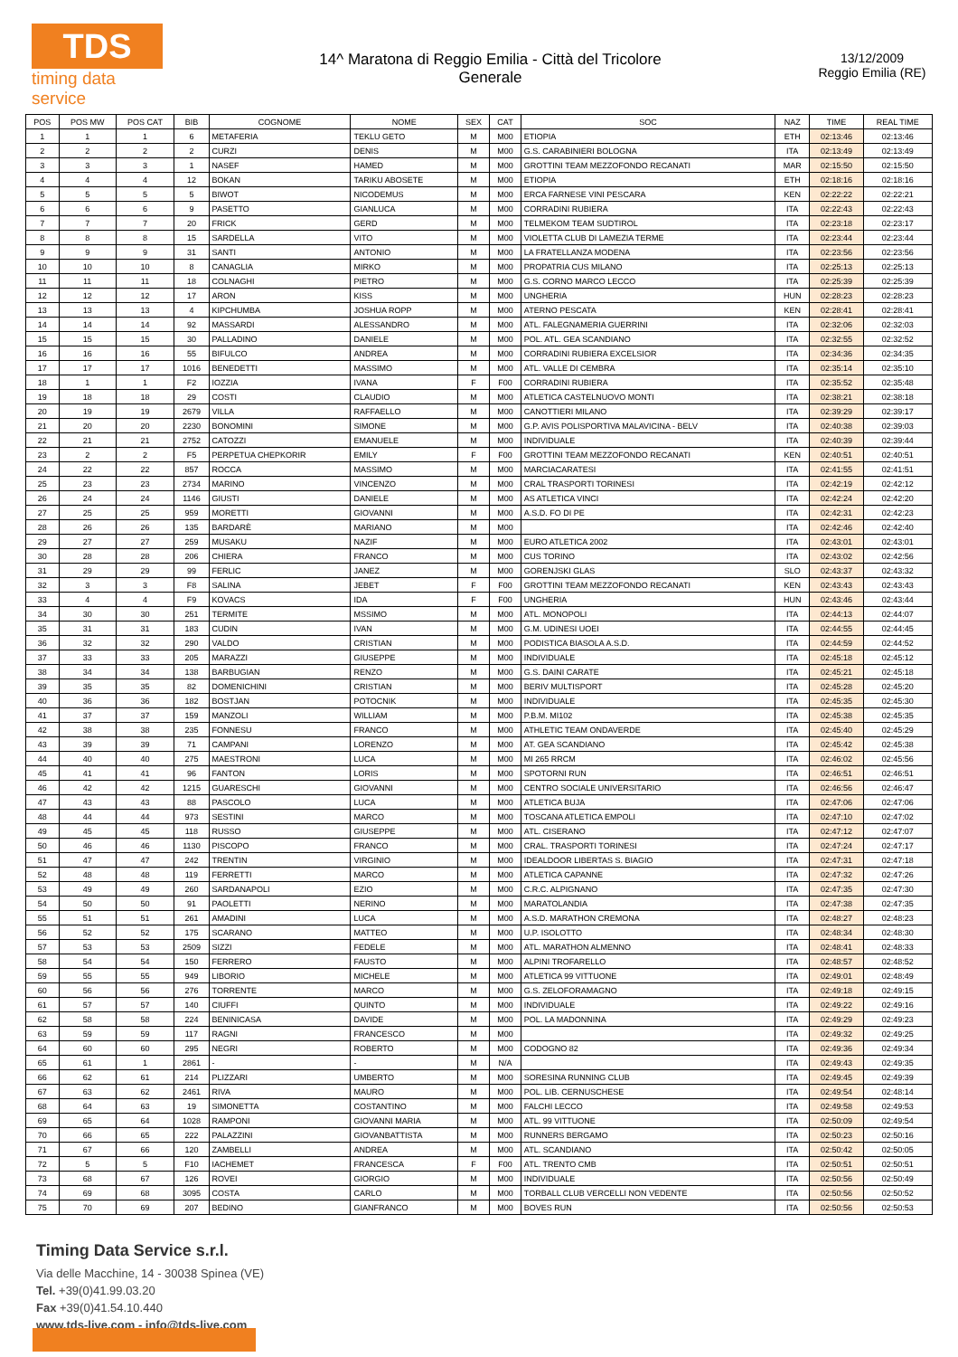TDS
timing data service
14^ Maratona di Reggio Emilia - Città del Tricolore
Generale
13/12/2009
Reggio Emilia (RE)
| POS | POS MW | POS CAT | BIB | COGNOME | NOME | SEX | CAT | SOC | NAZ | TIME | REAL TIME |
| --- | --- | --- | --- | --- | --- | --- | --- | --- | --- | --- | --- |
| 1 | 1 | 1 | 6 | METAFERIA | TEKLU GETO | M | M00 | ETIOPIA | ETH | 02:13:46 | 02:13:46 |
| 2 | 2 | 2 | 2 | CURZI | DENIS | M | M00 | G.S. CARABINIERI BOLOGNA | ITA | 02:13:49 | 02:13:49 |
| 3 | 3 | 3 | 1 | NASEF | HAMED | M | M00 | GROTTINI TEAM MEZZOFONDO RECANATI | MAR | 02:15:50 | 02:15:50 |
| 4 | 4 | 4 | 12 | BOKAN | TARIKU ABOSETE | M | M00 | ETIOPIA | ETH | 02:18:16 | 02:18:16 |
| 5 | 5 | 5 | 5 | BIWOT | NICODEMUS | M | M00 | ERCA FARNESE VINI PESCARA | KEN | 02:22:22 | 02:22:21 |
| 6 | 6 | 6 | 9 | PASETTO | GIANLUCA | M | M00 | CORRADINI RUBIERA | ITA | 02:22:43 | 02:22:43 |
| 7 | 7 | 7 | 20 | FRICK | GERD | M | M00 | TELMEKOM TEAM SUDTIROL | ITA | 02:23:18 | 02:23:17 |
| 8 | 8 | 8 | 15 | SARDELLA | VITO | M | M00 | VIOLETTA CLUB DI LAMEZIA TERME | ITA | 02:23:44 | 02:23:44 |
| 9 | 9 | 9 | 31 | SANTI | ANTONIO | M | M00 | LA FRATELLANZA MODENA | ITA | 02:23:56 | 02:23:56 |
| 10 | 10 | 10 | 8 | CANAGLIA | MIRKO | M | M00 | PROPATRIA CUS MILANO | ITA | 02:25:13 | 02:25:13 |
| 11 | 11 | 11 | 18 | COLNAGHI | PIETRO | M | M00 | G.S. CORNO MARCO LECCO | ITA | 02:25:39 | 02:25:39 |
| 12 | 12 | 12 | 17 | ARON | KISS | M | M00 | UNGHERIA | HUN | 02:28:23 | 02:28:23 |
| 13 | 13 | 13 | 4 | KIPCHUMBA | JOSHUA ROPP | M | M00 | ATERNO PESCATA | KEN | 02:28:41 | 02:28:41 |
| 14 | 14 | 14 | 92 | MASSARDI | ALESSANDRO | M | M00 | ATL. FALEGNAMERIA GUERRINI | ITA | 02:32:06 | 02:32:03 |
| 15 | 15 | 15 | 30 | PALLADINO | DANIELE | M | M00 | POL. ATL. GEA SCANDIANO | ITA | 02:32:55 | 02:32:52 |
| 16 | 16 | 16 | 55 | BIFULCO | ANDREA | M | M00 | CORRADINI RUBIERA EXCELSIOR | ITA | 02:34:36 | 02:34:35 |
| 17 | 17 | 17 | 1016 | BENEDETTI | MASSIMO | M | M00 | ATL. VALLE DI CEMBRA | ITA | 02:35:14 | 02:35:10 |
| 18 | 1 | 1 | F2 | IOZZIA | IVANA | F | F00 | CORRADINI RUBIERA | ITA | 02:35:52 | 02:35:48 |
| 19 | 18 | 18 | 29 | COSTI | CLAUDIO | M | M00 | ATLETICA CASTELNUOVO MONTI | ITA | 02:38:21 | 02:38:18 |
| 20 | 19 | 19 | 2679 | VILLA | RAFFAELLO | M | M00 | CANOTTIERI MILANO | ITA | 02:39:29 | 02:39:17 |
| 21 | 20 | 20 | 2230 | BONOMINI | SIMONE | M | M00 | G.P. AVIS POLISPORTIVA MALAVICINA - BELV | ITA | 02:40:38 | 02:39:03 |
| 22 | 21 | 21 | 2752 | CATOZZI | EMANUELE | M | M00 | INDIVIDUALE | ITA | 02:40:39 | 02:39:44 |
| 23 | 2 | 2 | F5 | PERPETUA CHEPKORIR | EMILY | F | F00 | GROTTINI TEAM MEZZOFONDO RECANATI | KEN | 02:40:51 | 02:40:51 |
| 24 | 22 | 22 | 857 | ROCCA | MASSIMO | M | M00 | MARCIACARATESI | ITA | 02:41:55 | 02:41:51 |
| 25 | 23 | 23 | 2734 | MARINO | VINCENZO | M | M00 | CRAL TRASPORTI TORINESI | ITA | 02:42:19 | 02:42:12 |
| 26 | 24 | 24 | 1146 | GIUSTI | DANIELE | M | M00 | AS ATLETICA VINCI | ITA | 02:42:24 | 02:42:20 |
| 27 | 25 | 25 | 959 | MORETTI | GIOVANNI | M | M00 | A.S.D. FO DI PE | ITA | 02:42:31 | 02:42:23 |
| 28 | 26 | 26 | 135 | BARDARÈ | MARIANO | M | M00 | | ITA | 02:42:46 | 02:42:40 |
| 29 | 27 | 27 | 259 | MUSAKU | NAZIF | M | M00 | EURO ATLETICA 2002 | ITA | 02:43:01 | 02:43:01 |
| 30 | 28 | 28 | 206 | CHIERA | FRANCO | M | M00 | CUS TORINO | ITA | 02:43:02 | 02:42:56 |
| 31 | 29 | 29 | 99 | FERLIC | JANEZ | M | M00 | GORENJSKI GLAS | SLO | 02:43:37 | 02:43:32 |
| 32 | 3 | 3 | F8 | SALINA | JEBET | F | F00 | GROTTINI TEAM MEZZOFONDO RECANATI | KEN | 02:43:43 | 02:43:43 |
| 33 | 4 | 4 | F9 | KOVACS | IDA | F | F00 | UNGHERIA | HUN | 02:43:46 | 02:43:44 |
| 34 | 30 | 30 | 251 | TERMITE | MSSIMO | M | M00 | ATL. MONOPOLI | ITA | 02:44:13 | 02:44:07 |
| 35 | 31 | 31 | 183 | CUDIN | IVAN | M | M00 | G.M. UDINESI UOEI | ITA | 02:44:55 | 02:44:45 |
| 36 | 32 | 32 | 290 | VALDO | CRISTIAN | M | M00 | PODISTICA BIASOLA A.S.D. | ITA | 02:44:59 | 02:44:52 |
| 37 | 33 | 33 | 205 | MARAZZI | GIUSEPPE | M | M00 | INDIVIDUALE | ITA | 02:45:18 | 02:45:12 |
| 38 | 34 | 34 | 138 | BARBUGIAN | RENZO | M | M00 | G.S. DAINI CARATE | ITA | 02:45:21 | 02:45:18 |
| 39 | 35 | 35 | 82 | DOMENICHINI | CRISTIAN | M | M00 | BERIV MULTISPORT | ITA | 02:45:28 | 02:45:20 |
| 40 | 36 | 36 | 182 | BOSTJAN | POTOCNIK | M | M00 | INDIVIDUALE | ITA | 02:45:35 | 02:45:30 |
| 41 | 37 | 37 | 159 | MANZOLI | WILLIAM | M | M00 | P.B.M. MI102 | ITA | 02:45:38 | 02:45:35 |
| 42 | 38 | 38 | 235 | FONNESU | FRANCO | M | M00 | ATHLETIC TEAM ONDAVERDE | ITA | 02:45:40 | 02:45:29 |
| 43 | 39 | 39 | 71 | CAMPANI | LORENZO | M | M00 | AT. GEA SCANDIANO | ITA | 02:45:42 | 02:45:38 |
| 44 | 40 | 40 | 275 | MAESTRONI | LUCA | M | M00 | MI 265 RRCM | ITA | 02:46:02 | 02:45:56 |
| 45 | 41 | 41 | 96 | FANTON | LORIS | M | M00 | SPOTORNI RUN | ITA | 02:46:51 | 02:46:51 |
| 46 | 42 | 42 | 1215 | GUARESCHI | GIOVANNI | M | M00 | CENTRO SOCIALE UNIVERSITARIO | ITA | 02:46:56 | 02:46:47 |
| 47 | 43 | 43 | 88 | PASCOLO | LUCA | M | M00 | ATLETICA BUJA | ITA | 02:47:06 | 02:47:06 |
| 48 | 44 | 44 | 973 | SESTINI | MARCO | M | M00 | TOSCANA ATLETICA EMPOLI | ITA | 02:47:10 | 02:47:02 |
| 49 | 45 | 45 | 118 | RUSSO | GIUSEPPE | M | M00 | ATL. CISERANO | ITA | 02:47:12 | 02:47:07 |
| 50 | 46 | 46 | 1130 | PISCOPO | FRANCO | M | M00 | CRAL. TRASPORTI TORINESI | ITA | 02:47:24 | 02:47:17 |
| 51 | 47 | 47 | 242 | TRENTIN | VIRGINIO | M | M00 | IDEALDOOR LIBERTAS S. BIAGIO | ITA | 02:47:31 | 02:47:18 |
| 52 | 48 | 48 | 119 | FERRETTI | MARCO | M | M00 | ATLETICA CAPANNE | ITA | 02:47:32 | 02:47:26 |
| 53 | 49 | 49 | 260 | SARDANAPOLI | EZIO | M | M00 | C.R.C. ALPIGNANO | ITA | 02:47:35 | 02:47:30 |
| 54 | 50 | 50 | 91 | PAOLETTI | NERINO | M | M00 | MARATOLANDIA | ITA | 02:47:38 | 02:47:35 |
| 55 | 51 | 51 | 261 | AMADINI | LUCA | M | M00 | A.S.D. MARATHON CREMONA | ITA | 02:48:27 | 02:48:23 |
| 56 | 52 | 52 | 175 | SCARANO | MATTEO | M | M00 | U.P. ISOLOTTO | ITA | 02:48:34 | 02:48:30 |
| 57 | 53 | 53 | 2509 | SIZZI | FEDELE | M | M00 | ATL. MARATHON ALMENNO | ITA | 02:48:41 | 02:48:33 |
| 58 | 54 | 54 | 150 | FERRERO | FAUSTO | M | M00 | ALPINI TROFARELLO | ITA | 02:48:57 | 02:48:52 |
| 59 | 55 | 55 | 949 | LIBORIO | MICHELE | M | M00 | ATLETICA 99 VITTUONE | ITA | 02:49:01 | 02:48:49 |
| 60 | 56 | 56 | 276 | TORRENTE | MARCO | M | M00 | G.S. ZELOFORAMAGNO | ITA | 02:49:18 | 02:49:15 |
| 61 | 57 | 57 | 140 | CIUFFI | QUINTO | M | M00 | INDIVIDUALE | ITA | 02:49:22 | 02:49:16 |
| 62 | 58 | 58 | 224 | BENINICASA | DAVIDE | M | M00 | POL. LA MADONNINA | ITA | 02:49:29 | 02:49:23 |
| 63 | 59 | 59 | 117 | RAGNI | FRANCESCO | M | M00 | | ITA | 02:49:32 | 02:49:25 |
| 64 | 60 | 60 | 295 | NEGRI | ROBERTO | M | M00 | CODOGNO 82 | ITA | 02:49:36 | 02:49:34 |
| 65 | 61 | 1 | 2861 | - | - | M | N/A | | ITA | 02:49:43 | 02:49:35 |
| 66 | 62 | 61 | 214 | PLIZZARI | UMBERTO | M | M00 | SORESINA RUNNING CLUB | ITA | 02:49:45 | 02:49:39 |
| 67 | 63 | 62 | 2461 | RIVA | MAURO | M | M00 | POL. LIB. CERNUSCHESE | ITA | 02:49:54 | 02:48:14 |
| 68 | 64 | 63 | 19 | SIMONETTA | COSTANTINO | M | M00 | FALCHI LECCO | ITA | 02:49:58 | 02:49:53 |
| 69 | 65 | 64 | 1028 | RAMPONI | GIOVANNI MARIA | M | M00 | ATL. 99 VITTUONE | ITA | 02:50:09 | 02:49:54 |
| 70 | 66 | 65 | 222 | PALAZZINI | GIOVANBATTISTA | M | M00 | RUNNERS BERGAMO | ITA | 02:50:23 | 02:50:16 |
| 71 | 67 | 66 | 120 | ZAMBELLI | ANDREA | M | M00 | ATL. SCANDIANO | ITA | 02:50:42 | 02:50:05 |
| 72 | 5 | 5 | F10 | IACHEMET | FRANCESCA | F | F00 | ATL. TRENTO CMB | ITA | 02:50:51 | 02:50:51 |
| 73 | 68 | 67 | 126 | ROVEI | GIORGIO | M | M00 | INDIVIDUALE | ITA | 02:50:56 | 02:50:49 |
| 74 | 69 | 68 | 3095 | COSTA | CARLO | M | M00 | TORBALL CLUB VERCELLI NON VEDENTE | ITA | 02:50:56 | 02:50:52 |
| 75 | 70 | 69 | 207 | BEDINO | GIANFRANCO | M | M00 | BOVES RUN | ITA | 02:50:56 | 02:50:53 |
Timing Data Service s.r.l.
Via delle Macchine, 14 - 30038 Spinea (VE)
Tel. +39(0)41.99.03.20
Fax +39(0)41.54.10.440
www.tds-live.com - info@tds-live.com